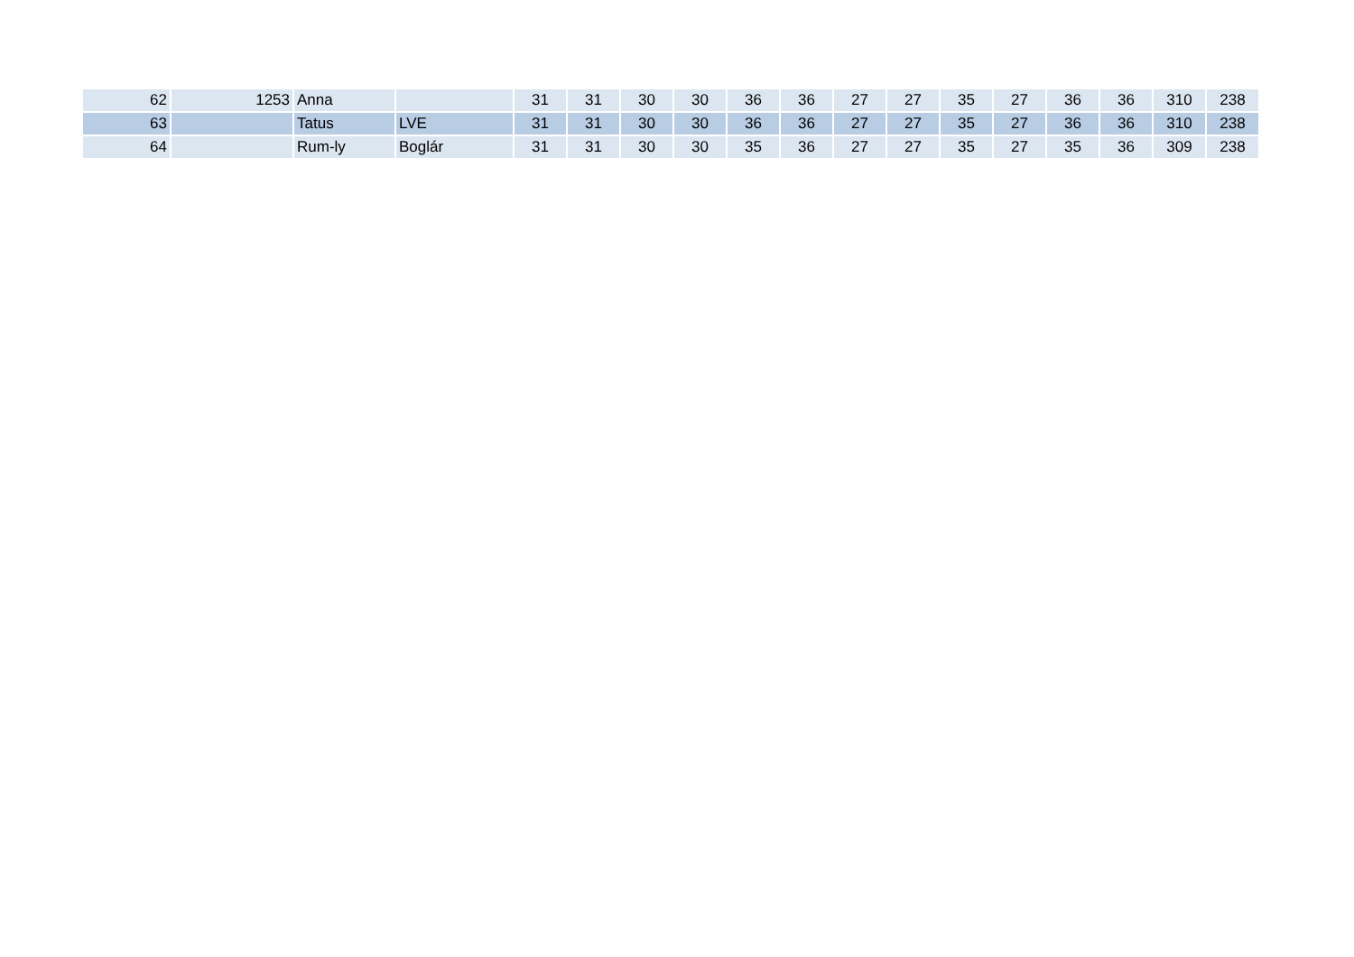| 62 | 1253 | Anna | | 31 | 31 | 30 | 30 | 36 | 36 | 27 | 27 | 35 | 27 | 36 | 36 | 310 | 238 |
| 63 | | Tatus | LVE | 31 | 31 | 30 | 30 | 36 | 36 | 27 | 27 | 35 | 27 | 36 | 36 | 310 | 238 |
| 64 | | Rum-ly | Boglár | 31 | 31 | 30 | 30 | 35 | 36 | 27 | 27 | 35 | 27 | 35 | 36 | 309 | 238 |